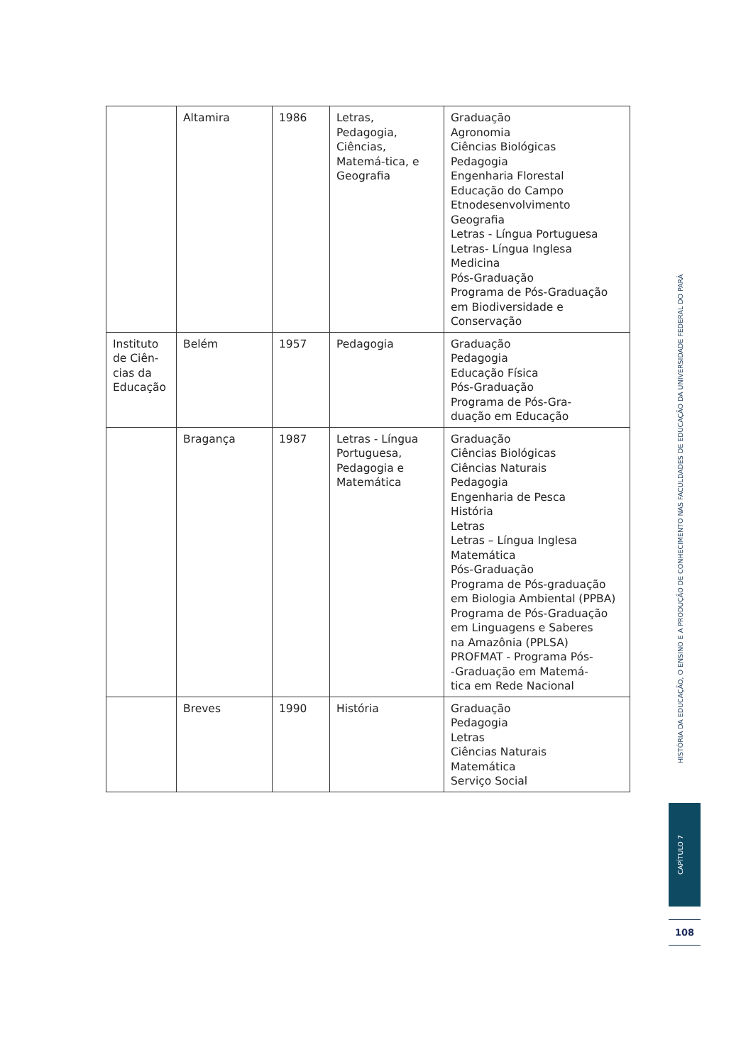| | Altamira | 1986 | Letras, Pedagogia, Ciências, Matemá-tica, e Geografia | Graduação Agronomia Ciências Biológicas Pedagogia Engenharia Florestal Educação do Campo Etnodesenvolvimento Geografia Letras - Língua Portuguesa Letras- Língua Inglesa Medicina Pós-Graduação Programa de Pós-Graduação em Biodiversidade e Conservação |
| Instituto de Ciên-cias da Educação | Belém | 1957 | Pedagogia | Graduação Pedagogia Educação Física Pós-Graduação Programa de Pós-Gra- duação em Educação |
| | Bragança | 1987 | Letras - Língua Portuguesa, Pedagogia e Matemática | Graduação Ciências Biológicas Ciências Naturais Pedagogia Engenharia de Pesca História Letras Letras – Língua Inglesa Matemática Pós-Graduação Programa de Pós-graduação em Biologia Ambiental (PPBA) Programa de Pós-Graduação em Linguagens e Saberes na Amazônia (PPLSA) PROFMAT - Programa Pós- -Graduação em Matemá- tica em Rede Nacional |
| | Breves | 1990 | História | Graduação Pedagogia Letras Ciências Naturais Matemática Serviço Social |
HISTÓRIA DA EDUCAÇÃO, O ENSINO E A PRODUÇÃO DE CONHECIMENTO NAS FACULDADES DE EDUCAÇÃO DA UNIVERSIDADE FEDERAL DO PARÁ
CAPÍTULO 7
108